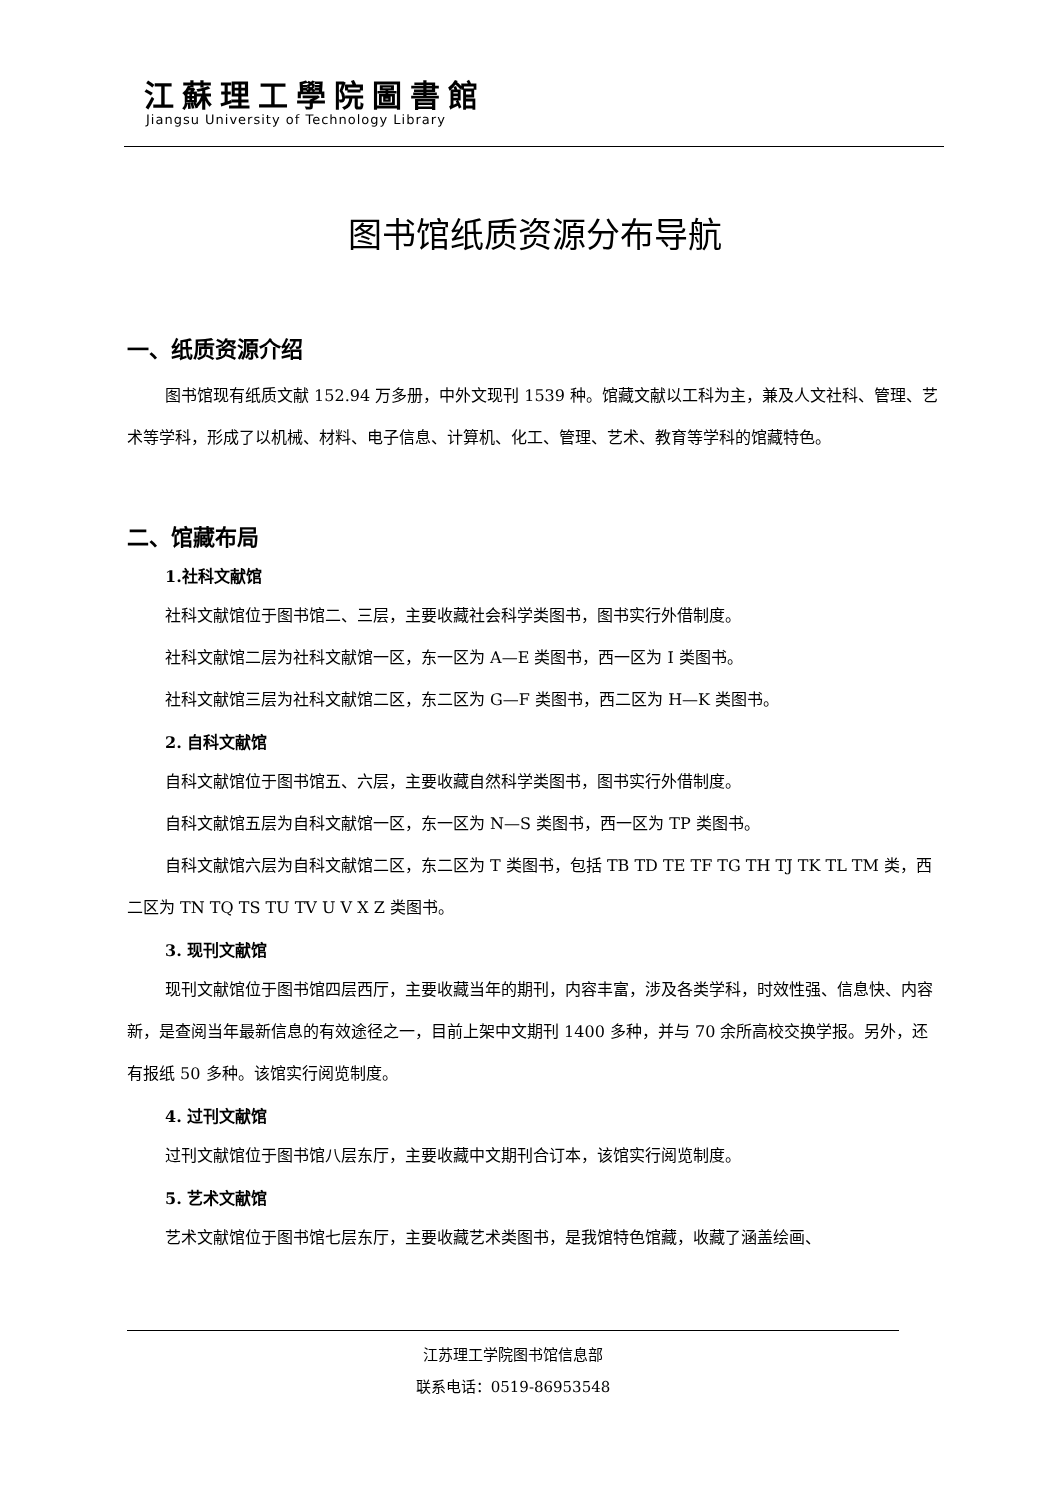江蘇理工學院圖書館
Jiangsu University of Technology Library
图书馆纸质资源分布导航
一、纸质资源介绍
图书馆现有纸质文献 152.94 万多册，中外文现刊 1539 种。馆藏文献以工科为主，兼及人文社科、管理、艺术等学科，形成了以机械、材料、电子信息、计算机、化工、管理、艺术、教育等学科的馆藏特色。
二、馆藏布局
1.社科文献馆
社科文献馆位于图书馆二、三层，主要收藏社会科学类图书，图书实行外借制度。
社科文献馆二层为社科文献馆一区，东一区为 A—E 类图书，西一区为 I 类图书。
社科文献馆三层为社科文献馆二区，东二区为 G—F 类图书，西二区为 H—K 类图书。
2. 自科文献馆
自科文献馆位于图书馆五、六层，主要收藏自然科学类图书，图书实行外借制度。
自科文献馆五层为自科文献馆一区，东一区为 N—S 类图书，西一区为 TP 类图书。
自科文献馆六层为自科文献馆二区，东二区为 T 类图书，包括 TB TD TE TF TG TH TJ TK TL TM 类，西二区为 TN TQ TS TU TV U V X Z 类图书。
3. 现刊文献馆
现刊文献馆位于图书馆四层西厅，主要收藏当年的期刊，内容丰富，涉及各类学科，时效性强、信息快、内容新，是查阅当年最新信息的有效途径之一，目前上架中文期刊 1400 多种，并与 70 余所高校交换学报。另外，还有报纸 50 多种。该馆实行阅览制度。
4. 过刊文献馆
过刊文献馆位于图书馆八层东厅，主要收藏中文期刊合订本，该馆实行阅览制度。
5. 艺术文献馆
艺术文献馆位于图书馆七层东厅，主要收藏艺术类图书，是我馆特色馆藏，收藏了涵盖绘画、
江苏理工学院图书馆信息部
联系电话：0519-86953548